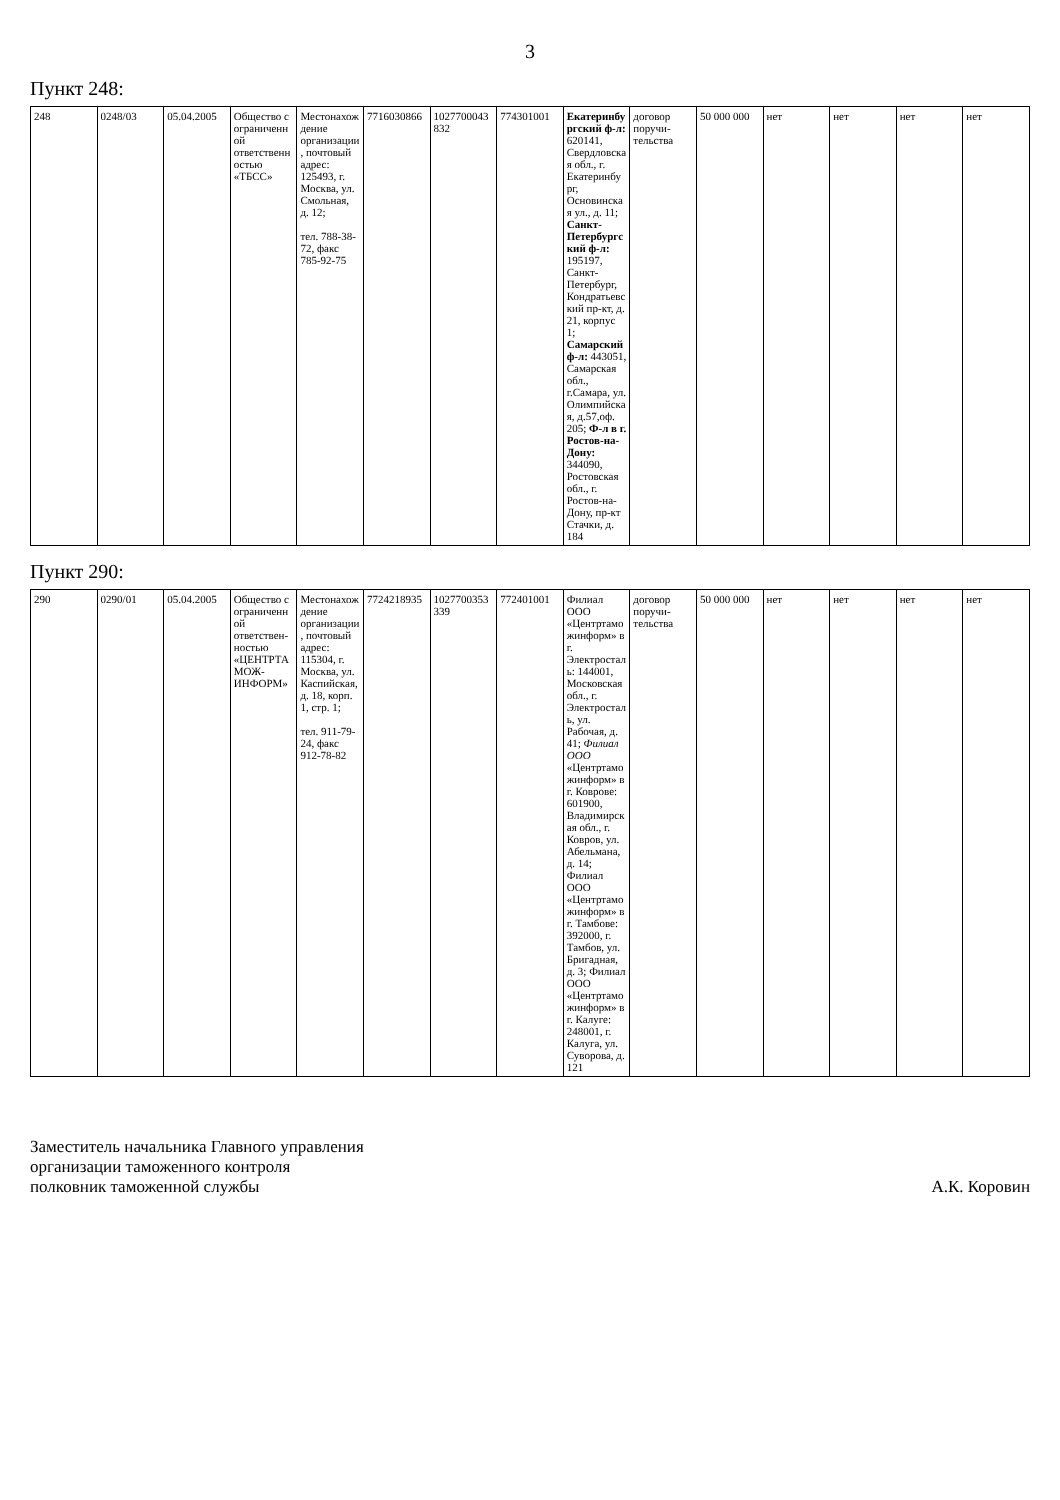3
Пункт 248:
| 248 | 0248/03 | 05.04.2005 | Общество с ограниченной ответственностью «ТБСС» | Местонахождение организации, почтовый адрес: 125493, г. Москва, ул. Смольная, д. 12; тел. 788-38-72, факс 785-92-75 | 7716030866 | 1027700043832 | 774301001 | Екатеринбургский ф-л: 620141, Свердловская обл., г. Екатеринбург, Основинская ул., д. 11; Санкт-Петербургский ф-л: 195197, Санкт-Петербург, Кондратьевский пр-кт, д. 21, корпус 1; Самарский ф-л: 443051, Самарская обл., г.Самара, ул. Олимпийская, д.57,оф. 205; Ф-л в г. Ростов-на-Дону: 344090, Ростовская обл., г. Ростов-на-Дону, пр-кт Стачки, д. 184 | договор поручи-тельства | 50 000 000 | нет | нет | нет | нет |
Пункт 290:
| 290 | 0290/01 | 05.04.2005 | Общество с ограниченной ответствен-ностью «ЦЕНТРТАМОЖ-ИНФОРМ» | Местонахождение организации, почтовый адрес: 115304, г. Москва, ул. Каспийская, д. 18, корп. 1, стр. 1; тел. 911-79-24, факс 912-78-82 | 7724218935 | 1027700353339 | 772401001 | Филиал ООО «Центртаможинформ» в г. Электросталь: 144001, Московская обл., г. Электросталь, ул. Рабочая, д. 41; Филиал ООО «Центртаможинформ» в г. Коврове: 601900, Владимирская обл., г. Ковров, ул. Абельмана, д. 14; Филиал ООО «Центртаможинформ» в г. Тамбове: 392000, г. Тамбов, ул. Бригадная, д. 3; Филиал ООО «Центртаможинформ» в г. Калуге: 248001, г. Калуга, ул. Суворова, д. 121 | договор поручи-тельства | 50 000 000 | нет | нет | нет | нет |
Заместитель начальника Главного управления
организации таможенного контроля
полковник таможенной службы
А.К. Коровин